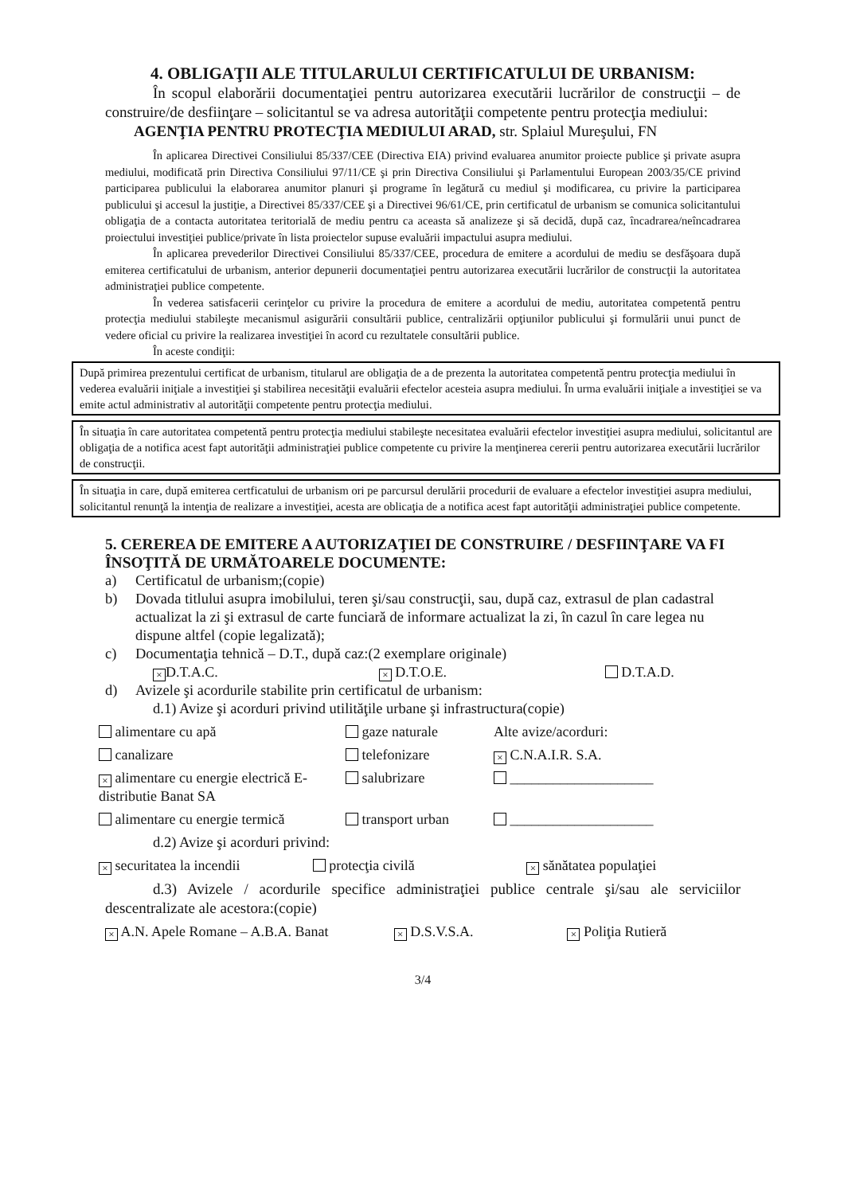4. OBLIGAŢII ALE TITULARULUI CERTIFICATULUI DE URBANISM:
În scopul elaborării documentaţiei pentru autorizarea executării lucrărilor de construcţii – de construire/de desfiinţare – solicitantul se va adresa autorităţii competente pentru protecţia mediului:
AGENŢIA PENTRU PROTECŢIA MEDIULUI ARAD, str. Splaiul Mureşului, FN
În aplicarea Directivei Consiliului 85/337/CEE (Directiva EIA) privind evaluarea anumitor proiecte publice şi private asupra mediului, modificată prin Directiva Consiliului 97/11/CE şi prin Directiva Consiliului şi Parlamentului European 2003/35/CE privind participarea publicului la elaborarea anumitor planuri şi programe în legătură cu mediul şi modificarea, cu privire la participarea publicului şi accesul la justiţie, a Directivei 85/337/CEE şi a Directivei 96/61/CE, prin certificatul de urbanism se comunica solicitantului obligaţia de a contacta autoritatea teritorială de mediu pentru ca aceasta să analizeze şi să decidă, după caz, încadrarea/neîncadrarea proiectului investiţiei publice/private în lista proiectelor supuse evaluării impactului asupra mediului.
În aplicarea prevederilor Directivei Consiliului 85/337/CEE, procedura de emitere a acordului de mediu se desfăşoara după emiterea certificatului de urbanism, anterior depunerii documentaţiei pentru autorizarea executării lucrărilor de construcţii la autoritatea administraţiei publice competente.
În vederea satisfacerii cerinţelor cu privire la procedura de emitere a acordului de mediu, autoritatea competentă pentru protecţia mediului stabileşte mecanismul asigurării consultării publice, centralizării opţiunilor publicului şi formulării unui punct de vedere oficial cu privire la realizarea investiţiei în acord cu rezultatele consultării publice.
În aceste condiţii:
După primirea prezentului certificat de urbanism, titularul are obligaţia de a de prezenta la autoritatea competentă pentru protecţia mediului în vederea evaluării iniţiale a investiţiei şi stabilirea necesităţii evaluării efectelor acesteia asupra mediului. În urma evaluării iniţiale a investiţiei se va emite actul administrativ al autorităţii competente pentru protecţia mediului.
În situaţia în care autoritatea competentă pentru protecţia mediului stabileşte necesitatea evaluării efectelor investiţiei asupra mediului, solicitantul are obligaţia de a notifica acest fapt autorităţii administraţiei publice competente cu privire la menţinerea cererii pentru autorizarea executării lucrărilor de construcţii.
În situaţia in care, după emiterea certficatului de urbanism ori pe parcursul derulării procedurii de evaluare a efectelor investiţiei asupra mediului, solicitantul renunţă la intenţia de realizare a investiţiei, acesta are oblicaţia de a notifica acest fapt autorităţii administraţiei publice competente.
5. CEREREA DE EMITERE A AUTORIZAŢIEI DE CONSTRUIRE / DESFIINŢARE VA FI ÎNSOŢITĂ DE URMĂTOARELE DOCUMENTE:
a) Certificatul de urbanism;(copie)
b) Dovada titlului asupra imobilului, teren şi/sau construcţii, sau, după caz, extrasul de plan cadastral actualizat la zi şi extrasul de carte funciară de informare actualizat la zi, în cazul în care legea nu dispune altfel (copie legalizată);
c) Documentaţia tehnică – D.T., după caz:(2 exemplare originale)
× D.T.A.C.
× D.T.O.E. D.T.A.D.
d) Avizele şi acordurile stabilite prin certificatul de urbanism:
d.1) Avize şi acorduri privind utilităţile urbane şi infrastructura(copie)
alimentare cu apă gaze naturale Alte avize/acorduri:
canalizare telefonizare
× C.N.A.I.R. S.A.
× alimentare cu energie electrică E-distributie Banat SA
salubrizare ____________________
alimentare cu energie termică transport urban ____________________
d.2) Avize şi acorduri privind:
× securitatea la incendii protecţia civilă
× sănătatea populaţiei
d.3) Avizele / acordurile specifice administraţiei publice centrale şi/sau ale serviciilor descentralizate ale acestora:(copie)
× A.N. Apele Romane – A.B.A. Banat
× D.S.V.S.A.
× Poliţia Rutieră
3/4